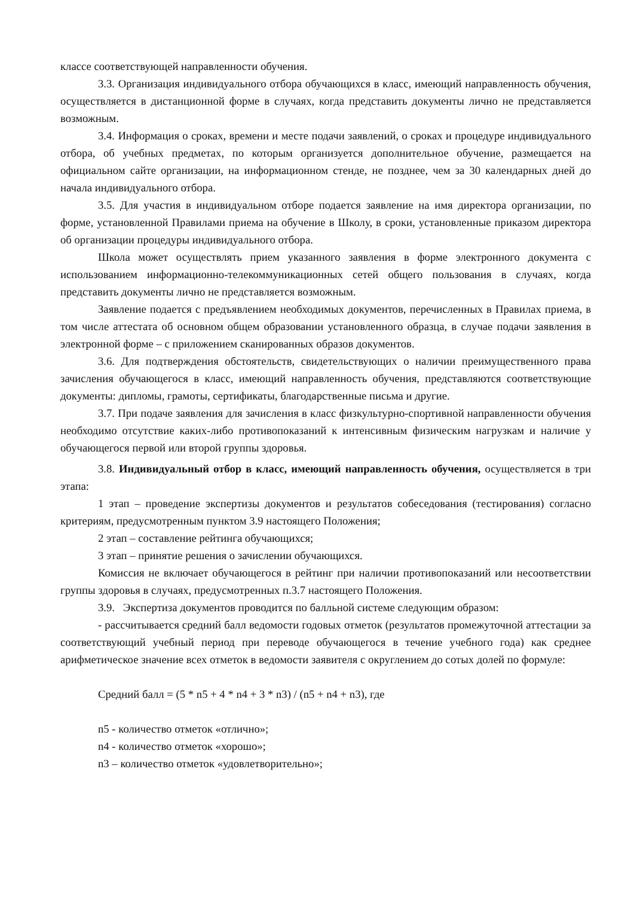классе соответствующей направленности обучения.
3.3. Организация индивидуального отбора обучающихся в класс, имеющий направленность обучения, осуществляется в дистанционной форме в случаях, когда представить документы лично не представляется возможным.
3.4. Информация о сроках, времени и месте подачи заявлений, о сроках и процедуре индивидуального отбора, об учебных предметах, по которым организуется дополнительное обучение, размещается на официальном сайте организации, на информационном стенде, не позднее, чем за 30 календарных дней до начала индивидуального отбора.
3.5. Для участия в индивидуальном отборе подается заявление на имя директора организации, по форме, установленной Правилами приема на обучение в Школу, в сроки, установленные приказом директора об организации процедуры индивидуального отбора.
Школа может осуществлять прием указанного заявления в форме электронного документа с использованием информационно-телекоммуникационных сетей общего пользования в случаях, когда представить документы лично не представляется возможным.
Заявление подается с предъявлением необходимых документов, перечисленных в Правилах приема, в том числе аттестата об основном общем образовании установленного образца, в случае подачи заявления в электронной форме – с приложением сканированных образов документов.
3.6. Для подтверждения обстоятельств, свидетельствующих о наличии преимущественного права зачисления обучающегося в класс, имеющий направленность обучения, представляются соответствующие документы: дипломы, грамоты, сертификаты, благодарственные письма и другие.
3.7. При подаче заявления для зачисления в класс физкультурно-спортивной направленности обучения необходимо отсутствие каких-либо противопоказаний к интенсивным физическим нагрузкам и наличие у обучающегося первой или второй группы здоровья.
3.8. Индивидуальный отбор в класс, имеющий направленность обучения, осуществляется в три этапа:
1 этап – проведение экспертизы документов и результатов собеседования (тестирования) согласно критериям, предусмотренным пунктом 3.9 настоящего Положения;
2 этап – составление рейтинга обучающихся;
3 этап – принятие решения о зачислении обучающихся.
Комиссия не включает обучающегося в рейтинг при наличии противопоказаний или несоответствии группы здоровья в случаях, предусмотренных п.3.7 настоящего Положения.
3.9. Экспертиза документов проводится по балльной системе следующим образом:
- рассчитывается средний балл ведомости годовых отметок (результатов промежуточной аттестации за соответствующий учебный период при переводе обучающегося в течение учебного года) как среднее арифметическое значение всех отметок в ведомости заявителя с округлением до сотых долей по формуле:
Средний балл = (5 * n5 + 4 * n4 + 3 * n3) / (n5 + n4 + n3), где
n5 - количество отметок «отлично»;
n4 - количество отметок «хорошо»;
n3 – количество отметок «удовлетворительно»;